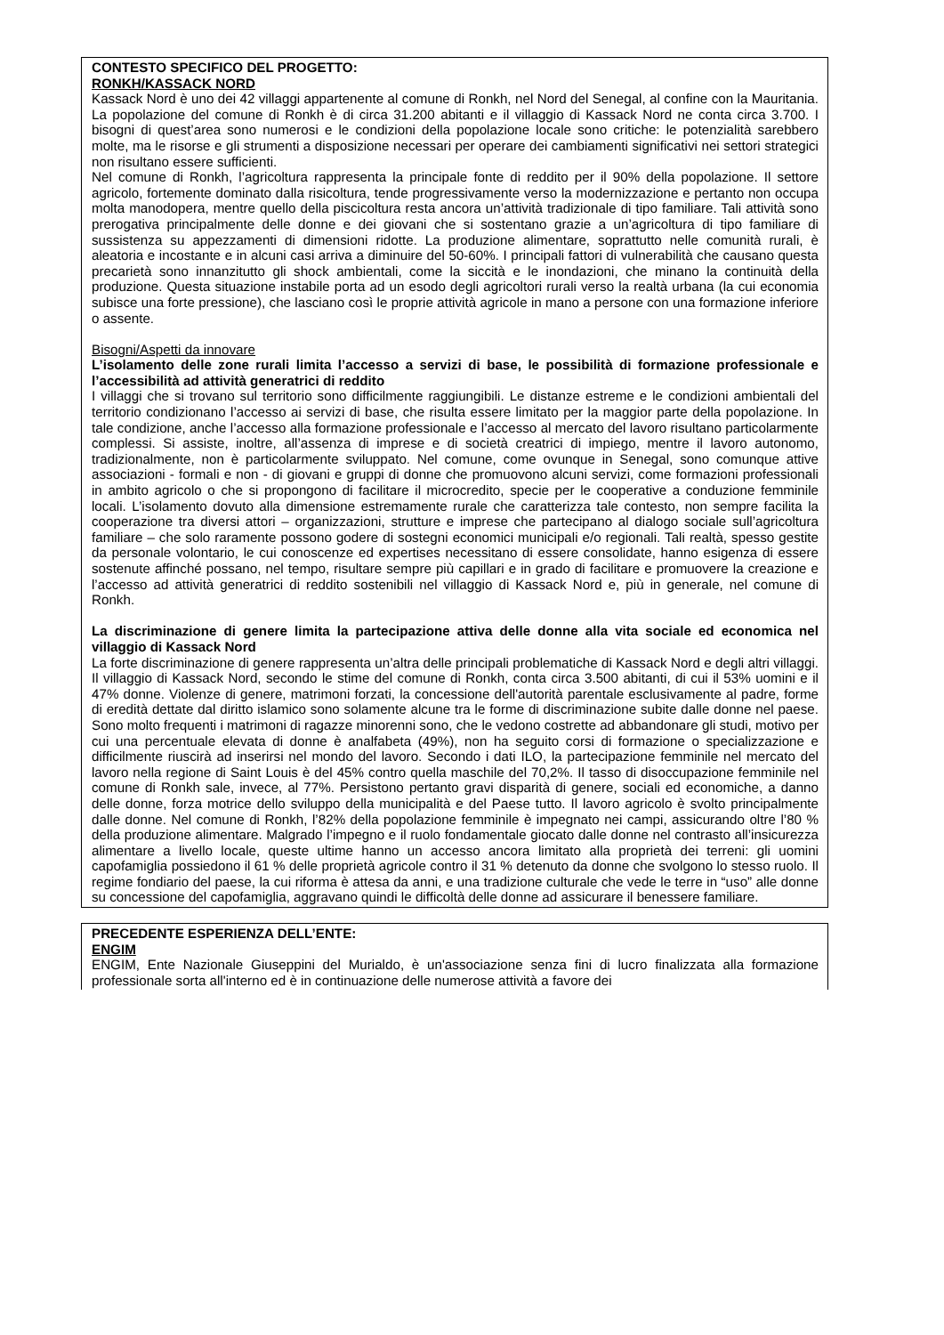CONTESTO SPECIFICO DEL PROGETTO:
RONKH/KASSACK NORD
Kassack Nord è uno dei 42 villaggi appartenente al comune di Ronkh, nel Nord del Senegal, al confine con la Mauritania. La popolazione del comune di Ronkh è di circa 31.200 abitanti e il villaggio di Kassack Nord ne conta circa 3.700. I bisogni di quest’area sono numerosi e le condizioni della popolazione locale sono critiche: le potenzialità sarebbero molte, ma le risorse e gli strumenti a disposizione necessari per operare dei cambiamenti significativi nei settori strategici non risultano essere sufficienti.
Nel comune di Ronkh, l’agricoltura rappresenta la principale fonte di reddito per il 90% della popolazione. Il settore agricolo, fortemente dominato dalla risicoltura, tende progressivamente verso la modernizzazione e pertanto non occupa molta manodopera, mentre quello della piscicoltura resta ancora un’attività tradizionale di tipo familiare. Tali attività sono prerogativa principalmente delle donne e dei giovani che si sostentano grazie a un’agricoltura di tipo familiare di sussistenza su appezzamenti di dimensioni ridotte. La produzione alimentare, soprattutto nelle comunità rurali, è aleatoria e incostante e in alcuni casi arriva a diminuire del 50-60%. I principali fattori di vulnerabilità che causano questa precarietà sono innanzitutto gli shock ambientali, come la siccità e le inondazioni, che minano la continuità della produzione. Questa situazione instabile porta ad un esodo degli agricoltori rurali verso la realtà urbana (la cui economia subisce una forte pressione), che lasciano così le proprie attività agricole in mano a persone con una formazione inferiore o assente.
Bisogni/Aspetti da innovare
L’isolamento delle zone rurali limita l’accesso a servizi di base, le possibilità di formazione professionale e l’accessibilità ad attività generatrici di reddito
I villaggi che si trovano sul territorio sono difficilmente raggiungibili. Le distanze estreme e le condizioni ambientali del territorio condizionano l’accesso ai servizi di base, che risulta essere limitato per la maggior parte della popolazione. In tale condizione, anche l’accesso alla formazione professionale e l’accesso al mercato del lavoro risultano particolarmente complessi. Si assiste, inoltre, all’assenza di imprese e di società creatrici di impiego, mentre il lavoro autonomo, tradizionalmente, non è particolarmente sviluppato. Nel comune, come ovunque in Senegal, sono comunque attive associazioni - formali e non - di giovani e gruppi di donne che promuovono alcuni servizi, come formazioni professionali in ambito agricolo o che si propongono di facilitare il microcredito, specie per le cooperative a conduzione femminile locali. L’isolamento dovuto alla dimensione estremamente rurale che caratterizza tale contesto, non sempre facilita la cooperazione tra diversi attori – organizzazioni, strutture e imprese che partecipano al dialogo sociale sull’agricoltura familiare – che solo raramente possono godere di sostegni economici municipali e/o regionali. Tali realtà, spesso gestite da personale volontario, le cui conoscenze ed expertises necessitano di essere consolidate, hanno esigenza di essere sostenute affinché possano, nel tempo, risultare sempre più capillari e in grado di facilitare e promuovere la creazione e l’accesso ad attività generatrici di reddito sostenibili nel villaggio di Kassack Nord e, più in generale, nel comune di Ronkh.
La discriminazione di genere limita la partecipazione attiva delle donne alla vita sociale ed economica nel villaggio di Kassack Nord
La forte discriminazione di genere rappresenta un’altra delle principali problematiche di Kassack Nord e degli altri villaggi. Il villaggio di Kassack Nord, secondo le stime del comune di Ronkh, conta circa 3.500 abitanti, di cui il 53% uomini e il 47% donne. Violenze di genere, matrimoni forzati, la concessione dell'autorità parentale esclusivamente al padre, forme di eredità dettate dal diritto islamico sono solamente alcune tra le forme di discriminazione subite dalle donne nel paese. Sono molto frequenti i matrimoni di ragazze minorenni sono, che le vedono costrette ad abbandonare gli studi, motivo per cui una percentuale elevata di donne è analfabeta (49%), non ha seguito corsi di formazione o specializzazione e difficilmente riuscirà ad inserirsi nel mondo del lavoro. Secondo i dati ILO, la partecipazione femminile nel mercato del lavoro nella regione di Saint Louis è del 45% contro quella maschile del 70,2%. Il tasso di disoccupazione femminile nel comune di Ronkh sale, invece, al 77%. Persistono pertanto gravi disparità di genere, sociali ed economiche, a danno delle donne, forza motrice dello sviluppo della municipalità e del Paese tutto. Il lavoro agricolo è svolto principalmente dalle donne. Nel comune di Ronkh, l’82% della popolazione femminile è impegnato nei campi, assicurando oltre l’80 % della produzione alimentare. Malgrado l’impegno e il ruolo fondamentale giocato dalle donne nel contrasto all’insicurezza alimentare a livello locale, queste ultime hanno un accesso ancora limitato alla proprietà dei terreni: gli uomini capofamiglia possiedono il 61 % delle proprietà agricole contro il 31 % detenuto da donne che svolgono lo stesso ruolo. Il regime fondiario del paese, la cui riforma è attesa da anni, e una tradizione culturale che vede le terre in “uso” alle donne su concessione del capofamiglia, aggravano quindi le difficoltà delle donne ad assicurare il benessere familiare.
PRECEDENTE ESPERIENZA DELL’ENTE:
ENGIM
ENGIM, Ente Nazionale Giuseppini del Murialdo, è un'associazione senza fini di lucro finalizzata alla formazione professionale sorta all'interno ed è in continuazione delle numerose attività a favore dei